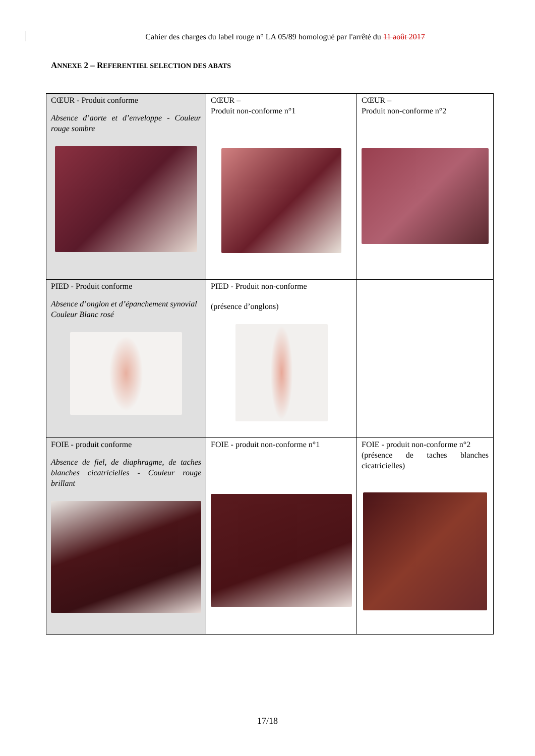Cahier des charges du label rouge n° LA 05/89 homologué par l'arrêté du 11 août 2017
ANNEXE 2 – REFERENTIEL SELECTION DES ABATS
| CŒUR - Produit conforme Absence d’aorte et d’enveloppe - Couleur rouge sombre | CŒUR – Produit non-conforme n°1 | CŒUR – Produit non-conforme n°2 |
| PIED - Produit conforme Absence d’onglon et d’épanchement synovial Couleur Blanc rosé | PIED - Produit non-conforme (présence d’onglons) | |
| FOIE - produit conforme Absence de fiel, de diaphragme, de taches blanches cicatricielles - Couleur rouge brillant | FOIE - produit non-conforme n°1 | FOIE - produit non-conforme n°2 (présence de taches blanches cicatricielles) |
17/18